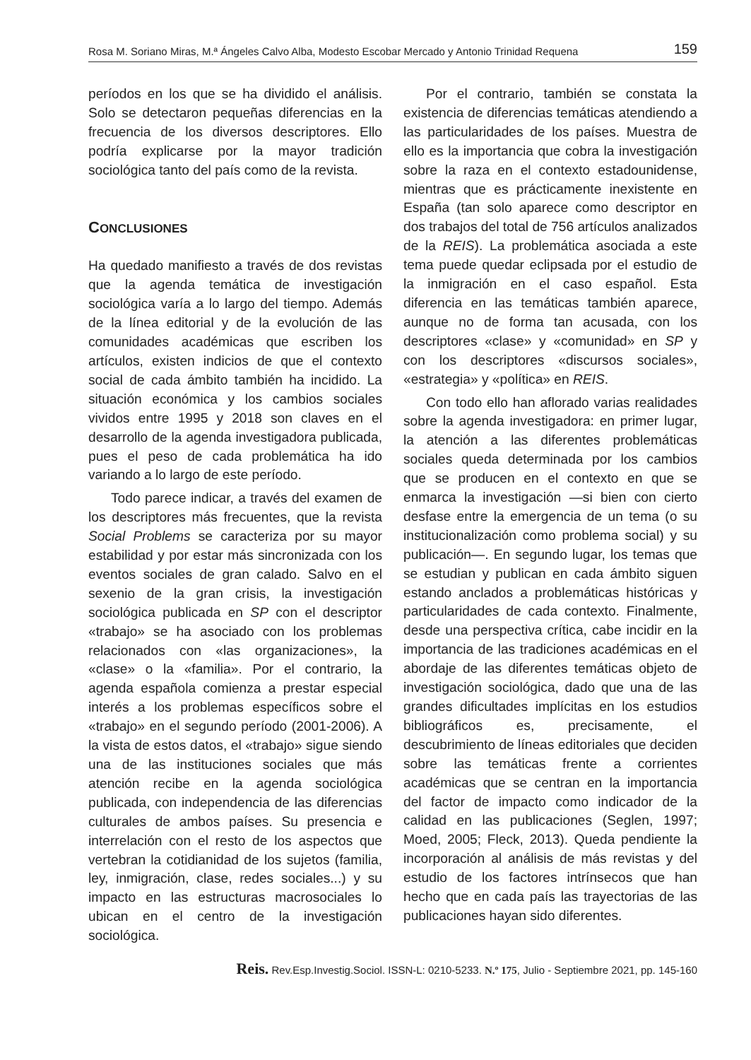Rosa M. Soriano Miras, M.ª Ángeles Calvo Alba, Modesto Escobar Mercado y Antonio Trinidad Requena 159
períodos en los que se ha dividido el análisis. Solo se detectaron pequeñas diferencias en la frecuencia de los diversos descriptores. Ello podría explicarse por la mayor tradición sociológica tanto del país como de la revista.
CONCLUSIONES
Ha quedado manifiesto a través de dos revistas que la agenda temática de investigación sociológica varía a lo largo del tiempo. Además de la línea editorial y de la evolución de las comunidades académicas que escriben los artículos, existen indicios de que el contexto social de cada ámbito también ha incidido. La situación económica y los cambios sociales vividos entre 1995 y 2018 son claves en el desarrollo de la agenda investigadora publicada, pues el peso de cada problemática ha ido variando a lo largo de este período.
Todo parece indicar, a través del examen de los descriptores más frecuentes, que la revista Social Problems se caracteriza por su mayor estabilidad y por estar más sincronizada con los eventos sociales de gran calado. Salvo en el sexenio de la gran crisis, la investigación sociológica publicada en SP con el descriptor «trabajo» se ha asociado con los problemas relacionados con «las organizaciones», la «clase» o la «familia». Por el contrario, la agenda española comienza a prestar especial interés a los problemas específicos sobre el «trabajo» en el segundo período (2001-2006). A la vista de estos datos, el «trabajo» sigue siendo una de las instituciones sociales que más atención recibe en la agenda sociológica publicada, con independencia de las diferencias culturales de ambos países. Su presencia e interrelación con el resto de los aspectos que vertebran la cotidianidad de los sujetos (familia, ley, inmigración, clase, redes sociales...) y su impacto en las estructuras macrosociales lo ubican en el centro de la investigación sociológica.
Por el contrario, también se constata la existencia de diferencias temáticas atendiendo a las particularidades de los países. Muestra de ello es la importancia que cobra la investigación sobre la raza en el contexto estadounidense, mientras que es prácticamente inexistente en España (tan solo aparece como descriptor en dos trabajos del total de 756 artículos analizados de la REIS). La problemática asociada a este tema puede quedar eclipsada por el estudio de la inmigración en el caso español. Esta diferencia en las temáticas también aparece, aunque no de forma tan acusada, con los descriptores «clase» y «comunidad» en SP y con los descriptores «discursos sociales», «estrategia» y «política» en REIS.
Con todo ello han aflorado varias realidades sobre la agenda investigadora: en primer lugar, la atención a las diferentes problemáticas sociales queda determinada por los cambios que se producen en el contexto en que se enmarca la investigación —si bien con cierto desfase entre la emergencia de un tema (o su institucionalización como problema social) y su publicación—. En segundo lugar, los temas que se estudian y publican en cada ámbito siguen estando anclados a problemáticas históricas y particularidades de cada contexto. Finalmente, desde una perspectiva crítica, cabe incidir en la importancia de las tradiciones académicas en el abordaje de las diferentes temáticas objeto de investigación sociológica, dado que una de las grandes dificultades implícitas en los estudios bibliográficos es, precisamente, el descubrimiento de líneas editoriales que deciden sobre las temáticas frente a corrientes académicas que se centran en la importancia del factor de impacto como indicador de la calidad en las publicaciones (Seglen, 1997; Moed, 2005; Fleck, 2013). Queda pendiente la incorporación al análisis de más revistas y del estudio de los factores intrínsecos que han hecho que en cada país las trayectorias de las publicaciones hayan sido diferentes.
Reis. Rev.Esp.Investig.Sociol. ISSN-L: 0210-5233. N.º 175, Julio - Septiembre 2021, pp. 145-160